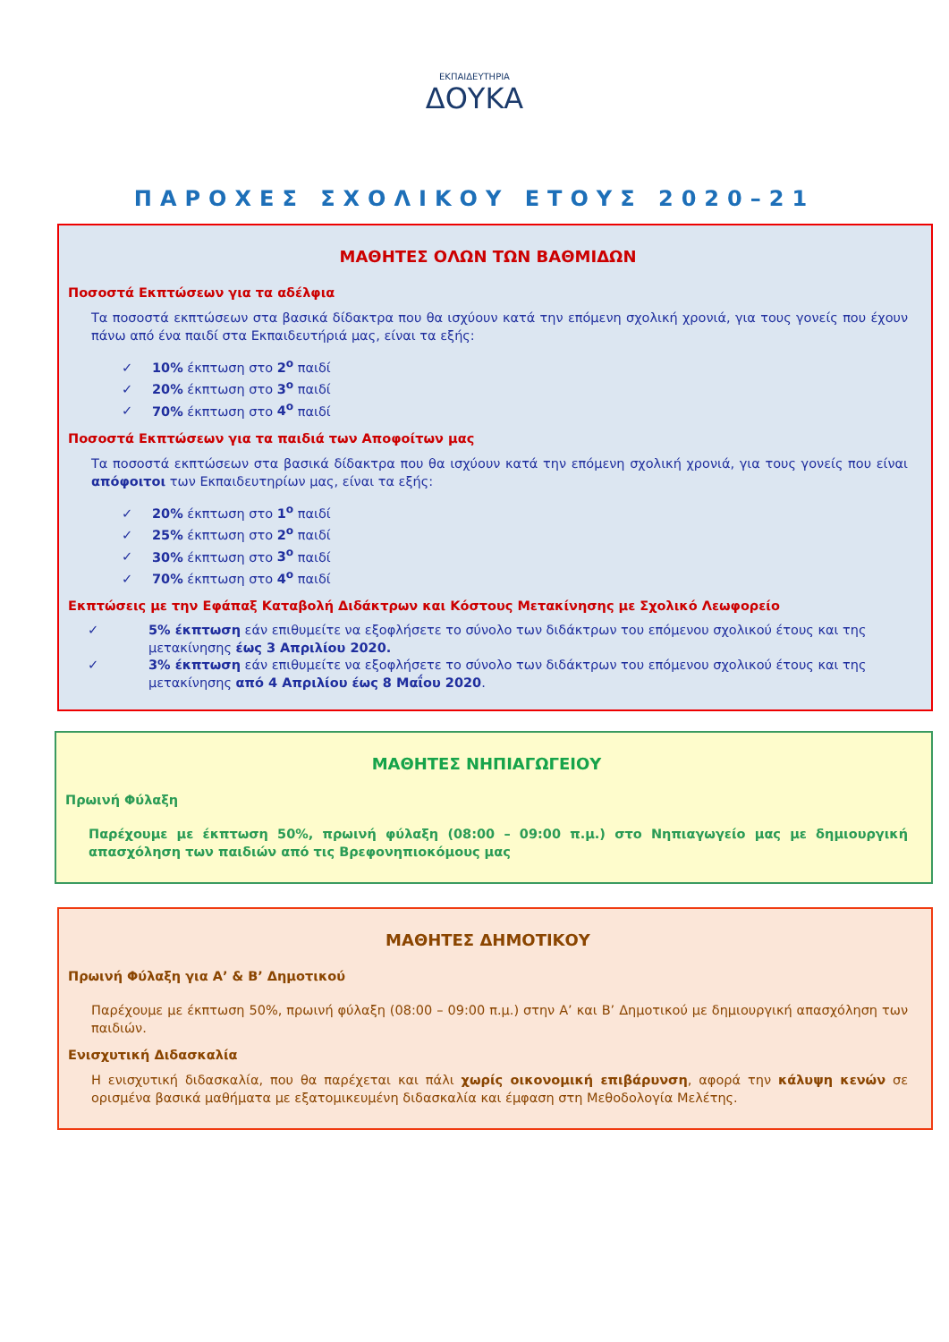ΕΚΠΑΙΔΕΥΤΗΡΙΑ
ΔΟΥΚΑ
ΠΑΡΟΧΕΣ ΣΧΟΛΙΚΟΥ ΕΤΟΥΣ 2020–21
ΜΑΘΗΤΕΣ ΟΛΩΝ ΤΩΝ ΒΑΘΜΙΔΩΝ
Ποσοστά Εκπτώσεων για τα αδέλφια
Τα ποσοστά εκπτώσεων στα βασικά δίδακτρα που θα ισχύουν κατά την επόμενη σχολική χρονιά, για τους γονείς που έχουν πάνω από ένα παιδί στα Εκπαιδευτήριά μας, είναι τα εξής:
✓ 10% έκπτωση στο 2<sup>ο</sup> παιδί
✓ 20% έκπτωση στο 3<sup>ο</sup> παιδί
✓ 70% έκπτωση στο 4<sup>ο</sup> παιδί
Ποσοστά Εκπτώσεων για τα παιδιά των Αποφοίτων μας
Τα ποσοστά εκπτώσεων στα βασικά δίδακτρα που θα ισχύουν κατά την επόμενη σχολική χρονιά, για τους γονείς που είναι απόφοιτοι των Εκπαιδευτηρίων μας, είναι τα εξής:
✓ 20% έκπτωση στο 1<sup>ο</sup> παιδί
✓ 25% έκπτωση στο 2<sup>ο</sup> παιδί
✓ 30% έκπτωση στο 3<sup>ο</sup> παιδί
✓ 70% έκπτωση στο 4<sup>ο</sup> παιδί
Εκπτώσεις με την Εφάπαξ Καταβολή Διδάκτρων και Κόστους Μετακίνησης με Σχολικό Λεωφορείο
✓ 5% έκπτωση εάν επιθυμείτε να εξοφλήσετε το σύνολο των διδάκτρων του επόμενου σχολικού έτους και της μετακίνησης έως 3 Απριλίου 2020.
✓ 3% έκπτωση εάν επιθυμείτε να εξοφλήσετε το σύνολο των διδάκτρων του επόμενου σχολικού έτους και της μετακίνησης από 4 Απριλίου έως 8 Μαΐου 2020.
ΜΑΘΗΤΕΣ ΝΗΠΙΑΓΩΓΕΙΟΥ
Πρωινή Φύλαξη
Παρέχουμε με έκπτωση 50%, πρωινή φύλαξη (08:00 – 09:00 π.μ.) στο Νηπιαγωγείο μας με δημιουργική απασχόληση των παιδιών από τις Βρεφονηπιοκόμους μας
ΜΑΘΗΤΕΣ ΔΗΜΟΤΙΚΟΥ
Πρωινή Φύλαξη για Α’ & Β’ Δημοτικού
Παρέχουμε με έκπτωση 50%, πρωινή φύλαξη (08:00 – 09:00 π.μ.) στην Α’ και Β’ Δημοτικού με δημιουργική απασχόληση των παιδιών.
Ενισχυτική Διδασκαλία
Η ενισχυτική διδασκαλία, που θα παρέχεται και πάλι χωρίς οικονομική επιβάρυνση, αφορά την κάλυψη κενών σε ορισμένα βασικά μαθήματα με εξατομικευμένη διδασκαλία και έμφαση στη Μεθοδολογία Μελέτης.